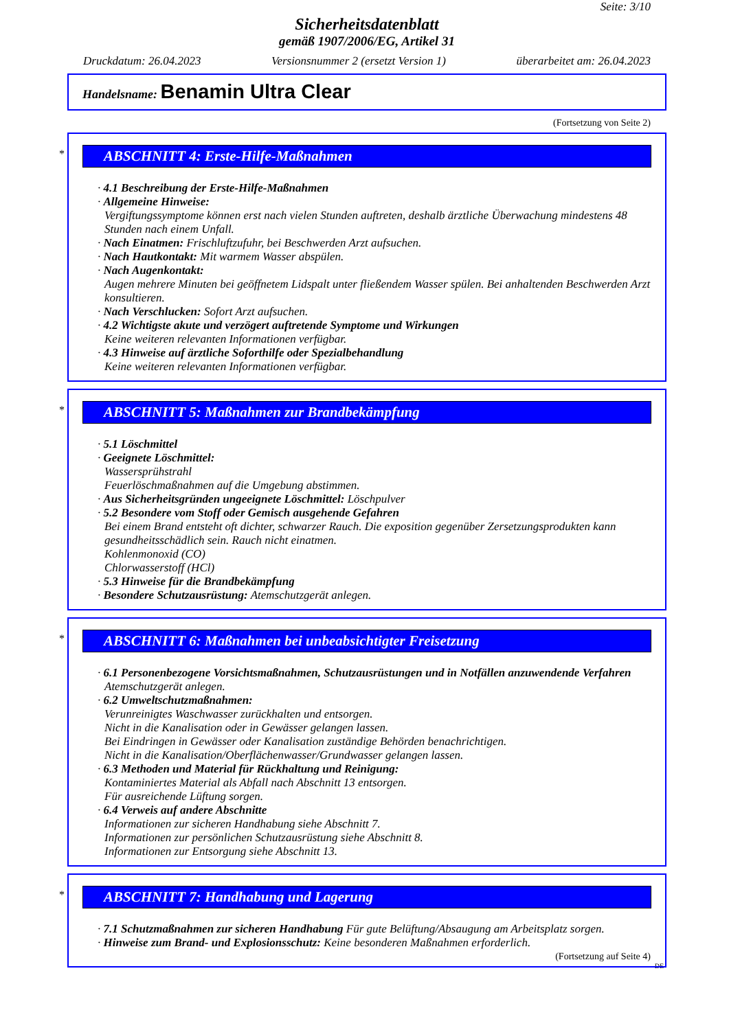Seite: 3/10
Sicherheitsdatenblatt
gemäß 1907/2006/EG, Artikel 31
Druckdatum: 26.04.2023 Versionsnummer 2 (ersetzt Version 1) überarbeitet am: 26.04.2023
Handelsname: Benamin Ultra Clear
(Fortsetzung von Seite 2)
*
ABSCHNITT 4: Erste-Hilfe-Maßnahmen
· 4.1 Beschreibung der Erste-Hilfe-Maßnahmen
· Allgemeine Hinweise:
Vergiftungssymptome können erst nach vielen Stunden auftreten, deshalb ärztliche Überwachung mindestens 48 Stunden nach einem Unfall.
· Nach Einatmen: Frischluftzufuhr, bei Beschwerden Arzt aufsuchen.
· Nach Hautkontakt: Mit warmem Wasser abspülen.
· Nach Augenkontakt:
Augen mehrere Minuten bei geöffnetem Lidspalt unter fließendem Wasser spülen. Bei anhaltenden Beschwerden Arzt konsultieren.
· Nach Verschlucken: Sofort Arzt aufsuchen.
· 4.2 Wichtigste akute und verzögert auftretende Symptome und Wirkungen
Keine weiteren relevanten Informationen verfügbar.
· 4.3 Hinweise auf ärztliche Soforthilfe oder Spezialbehandlung
Keine weiteren relevanten Informationen verfügbar.
*
ABSCHNITT 5: Maßnahmen zur Brandbekämpfung
· 5.1 Löschmittel
· Geeignete Löschmittel:
Wassersprühstrahl
Feuerlöschmaßnahmen auf die Umgebung abstimmen.
· Aus Sicherheitsgründen ungeeignete Löschmittel: Löschpulver
· 5.2 Besondere vom Stoff oder Gemisch ausgehende Gefahren
Bei einem Brand entsteht oft dichter, schwarzer Rauch. Die exposition gegenüber Zersetzungsprodukten kann gesundheitsschädlich sein. Rauch nicht einatmen.
Kohlenmonoxid (CO)
Chlorwasserstoff (HCl)
· 5.3 Hinweise für die Brandbekämpfung
· Besondere Schutzausrüstung: Atemschutzgerät anlegen.
*
ABSCHNITT 6: Maßnahmen bei unbeabsichtigter Freisetzung
· 6.1 Personenbezogene Vorsichtsmaßnahmen, Schutzausrüstungen und in Notfällen anzuwendende Verfahren
Atemschutzgerät anlegen.
· 6.2 Umweltschutzmaßnahmen:
Verunreinigtes Waschwasser zurückhalten und entsorgen.
Nicht in die Kanalisation oder in Gewässer gelangen lassen.
Bei Eindringen in Gewässer oder Kanalisation zuständige Behörden benachrichtigen.
Nicht in die Kanalisation/Oberflächenwasser/Grundwasser gelangen lassen.
· 6.3 Methoden und Material für Rückhaltung und Reinigung:
Kontaminiertes Material als Abfall nach Abschnitt 13 entsorgen.
Für ausreichende Lüftung sorgen.
· 6.4 Verweis auf andere Abschnitte
Informationen zur sicheren Handhabung siehe Abschnitt 7.
Informationen zur persönlichen Schutzausrüstung siehe Abschnitt 8.
Informationen zur Entsorgung siehe Abschnitt 13.
*
ABSCHNITT 7: Handhabung und Lagerung
· 7.1 Schutzmaßnahmen zur sicheren Handhabung Für gute Belüftung/Absaugung am Arbeitsplatz sorgen.
· Hinweise zum Brand- und Explosionsschutz: Keine besonderen Maßnahmen erforderlich.
(Fortsetzung auf Seite 4)
DE